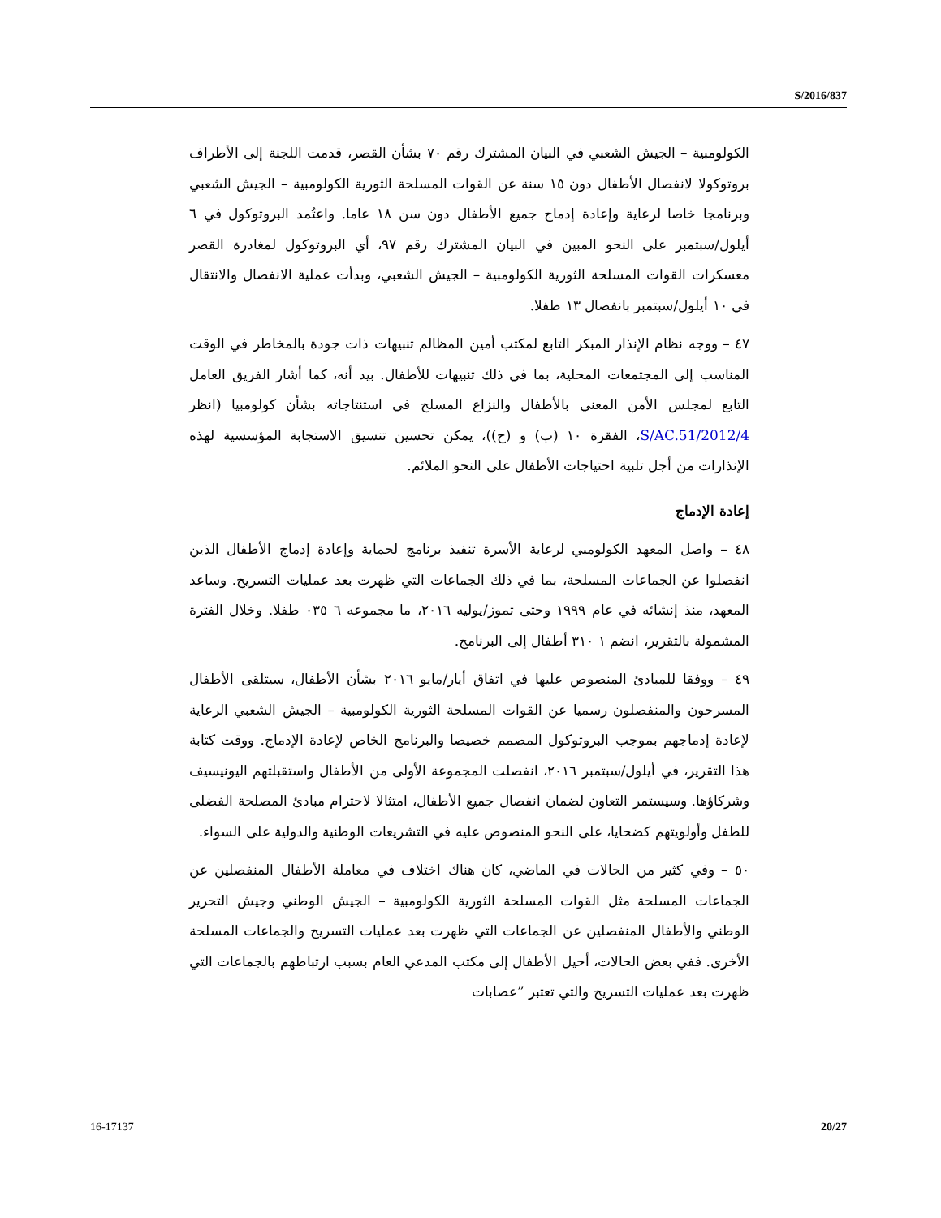S/2016/837
الكولومبية – الجيش الشعبي في البيان المشترك رقم ٧٠ بشأن القصر، قدمت اللجنة إلى الأطراف بروتوكولا لانفصال الأطفال دون ١٥ سنة عن القوات المسلحة الثورية الكولومبية – الجيش الشعبي وبرنامجا خاصا لرعاية وإعادة إدماج جميع الأطفال دون سن ١٨ عاما. واعتُمد البروتوكول في ٦ أيلول/سبتمبر على النحو المبين في البيان المشترك رقم ٩٧، أي البروتوكول لمغادرة القصر معسكرات القوات المسلحة الثورية الكولومبية – الجيش الشعبي، وبدأت عملية الانفصال والانتقال في ١٠ أيلول/سبتمبر بانفصال ١٣ طفلا.
٤٧ – ووجه نظام الإنذار المبكر التابع لمكتب أمين المظالم تنبيهات ذات جودة بالمخاطر في الوقت المناسب إلى المجتمعات المحلية، بما في ذلك تنبيهات للأطفال. بيد أنه، كما أشار الفريق العامل التابع لمجلس الأمن المعني بالأطفال والنزاع المسلح في استنتاجاته بشأن كولومبيا (انظر S/AC.51/2012/4، الفقرة ١٠ (ب) و (ح))، يمكن تحسين تنسيق الاستجابة المؤسسية لهذه الإنذارات من أجل تلبية احتياجات الأطفال على النحو الملائم.
إعادة الإدماج
٤٨ – واصل المعهد الكولومبي لرعاية الأسرة تنفيذ برنامج لحماية وإعادة إدماج الأطفال الذين انفصلوا عن الجماعات المسلحة، بما في ذلك الجماعات التي ظهرت بعد عمليات التسريح. وساعد المعهد، منذ إنشائه في عام ١٩٩٩ وحتى تموز/يوليه ٢٠١٦، ما مجموعه ٦ ٠٣٥ طفلا. وخلال الفترة المشمولة بالتقرير، انضم ١ ٣١٠ أطفال إلى البرنامج.
٤٩ – ووفقا للمبادئ المنصوص عليها في اتفاق أيار/مايو ٢٠١٦ بشأن الأطفال، سيتلقى الأطفال المسرحون والمنفصلون رسميا عن القوات المسلحة الثورية الكولومبية – الجيش الشعبي الرعاية لإعادة إدماجهم بموجب البروتوكول المصمم خصيصا والبرنامج الخاص لإعادة الإدماج. ووقت كتابة هذا التقرير، في أيلول/سبتمبر ٢٠١٦، انفصلت المجموعة الأولى من الأطفال واستقبلتهم اليونيسيف وشركاؤها. وسيستمر التعاون لضمان انفصال جميع الأطفال، امتثالا لاحترام مبادئ المصلحة الفضلى للطفل وأولويتهم كضحايا، على النحو المنصوص عليه في التشريعات الوطنية والدولية على السواء.
٥٠ – وفي كثير من الحالات في الماضي، كان هناك اختلاف في معاملة الأطفال المنفصلين عن الجماعات المسلحة مثل القوات المسلحة الثورية الكولومبية – الجيش الوطني وجيش التحرير الوطني والأطفال المنفصلين عن الجماعات التي ظهرت بعد عمليات التسريح والجماعات المسلحة الأخرى. ففي بعض الحالات، أحيل الأطفال إلى مكتب المدعي العام بسبب ارتباطهم بالجماعات التي ظهرت بعد عمليات التسريح والتي تعتبر ”عصابات
16-17137 20/27